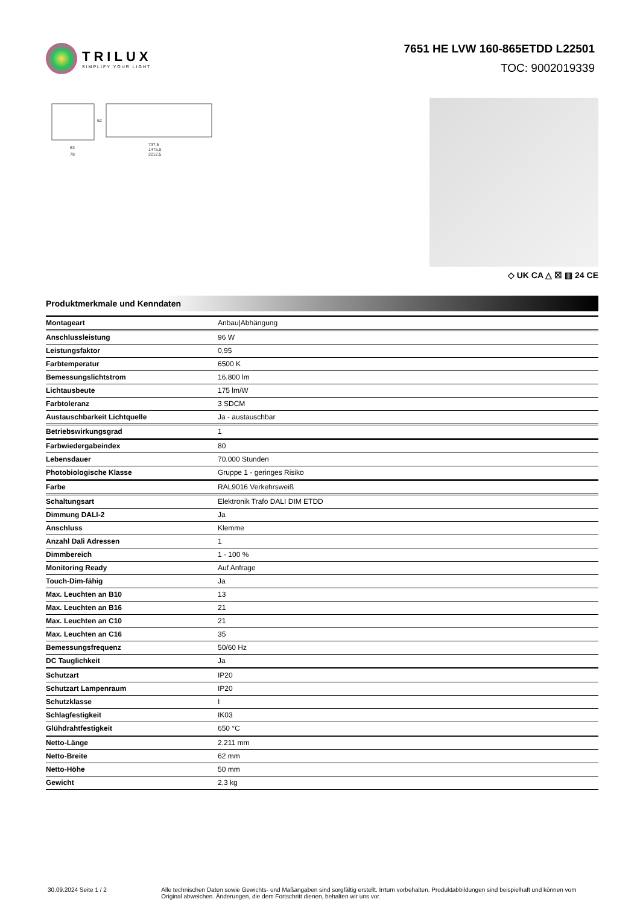TRILUX
SIMPLIFY YOUR LIGHT.
7651 HE LVW 160-865ETDD L22501
TOC: 9002019339
63
78
62
737,5
1475,0
2212,5
◇ UK CA △ ☒ ▥ 24 CE
Produktmerkmale und Kenndaten
| Montageart | Anbau/Abhängung |
| Anschlussleistung | 96 W |
| Leistungsfaktor | 0,95 |
| Farbtemperatur | 6500 K |
| Bemessungslichtstrom | 16.800 lm |
| Lichtausbeute | 175 lm/W |
| Farbtoleranz | 3 SDCM |
| Austauschbarkeit Lichtquelle | Ja - austauschbar |
| Betriebswirkungsgrad | 1 |
| Farbwiedergabeindex | 80 |
| Lebensdauer | 70.000 Stunden |
| Photobiologische Klasse | Gruppe 1 - geringes Risiko |
| Farbe | RAL9016 Verkehrsweiß |
| Schaltungsart | Elektronik Trafo DALI DIM ETDD |
| Dimmung DALI-2 | Ja |
| Anschluss | Klemme |
| Anzahl Dali Adressen | 1 |
| Dimmbereich | 1 - 100 % |
| Monitoring Ready | Auf Anfrage |
| Touch-Dim-fähig | Ja |
| Max. Leuchten an B10 | 13 |
| Max. Leuchten an B16 | 21 |
| Max. Leuchten an C10 | 21 |
| Max. Leuchten an C16 | 35 |
| Bemessungsfrequenz | 50/60 Hz |
| DC Tauglichkeit | Ja |
| Schutzart | IP20 |
| Schutzart Lampenraum | IP20 |
| Schutzklasse | I |
| Schlagfestigkeit | IK03 |
| Glühdrahtfestigkeit | 650 °C |
| Netto-Länge | 2.211 mm |
| Netto-Breite | 62 mm |
| Netto-Höhe | 50 mm |
| Gewicht | 2,3 kg |
30.09.2024 Seite 1 / 2 Alle technischen Daten sowie Gewichts- und Maßangaben sind sorgfältig erstellt. Irrtum vorbehalten. Produktabbildungen sind beispielhaft und können vom Original abweichen. Änderungen, die dem Fortschritt dienen, behalten wir uns vor.